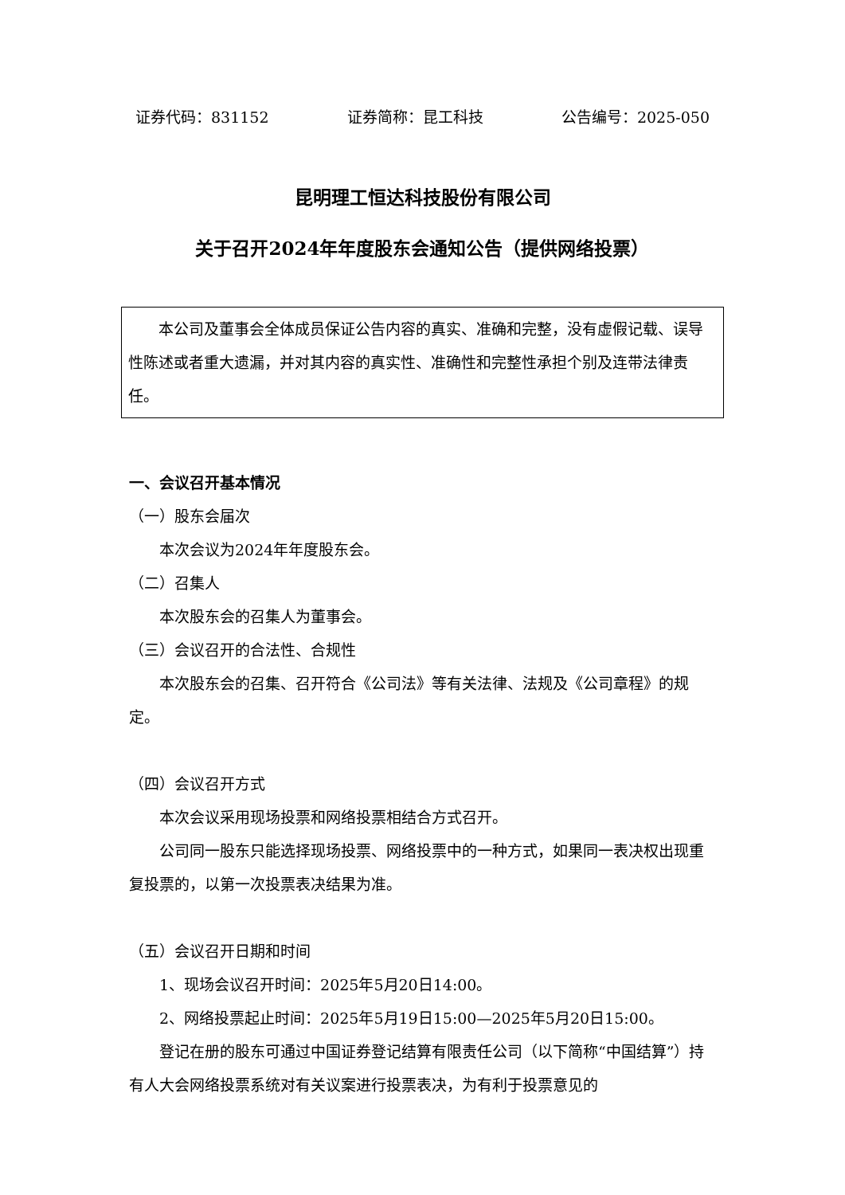证券代码：831152 证券简称：昆工科技 公告编号：2025-050
昆明理工恒达科技股份有限公司
关于召开2024年年度股东会通知公告（提供网络投票）
本公司及董事会全体成员保证公告内容的真实、准确和完整，没有虚假记载、误导性陈述或者重大遗漏，并对其内容的真实性、准确性和完整性承担个别及连带法律责任。
一、会议召开基本情况
（一）股东会届次
本次会议为2024年年度股东会。
（二）召集人
本次股东会的召集人为董事会。
（三）会议召开的合法性、合规性
本次股东会的召集、召开符合《公司法》等有关法律、法规及《公司章程》的规定。
（四）会议召开方式
本次会议采用现场投票和网络投票相结合方式召开。
公司同一股东只能选择现场投票、网络投票中的一种方式，如果同一表决权出现重复投票的，以第一次投票表决结果为准。
（五）会议召开日期和时间
1、现场会议召开时间：2025年5月20日14:00。
2、网络投票起止时间：2025年5月19日15:00—2025年5月20日15:00。
登记在册的股东可通过中国证券登记结算有限责任公司（以下简称“中国结算”）持有人大会网络投票系统对有关议案进行投票表决，为有利于投票意见的